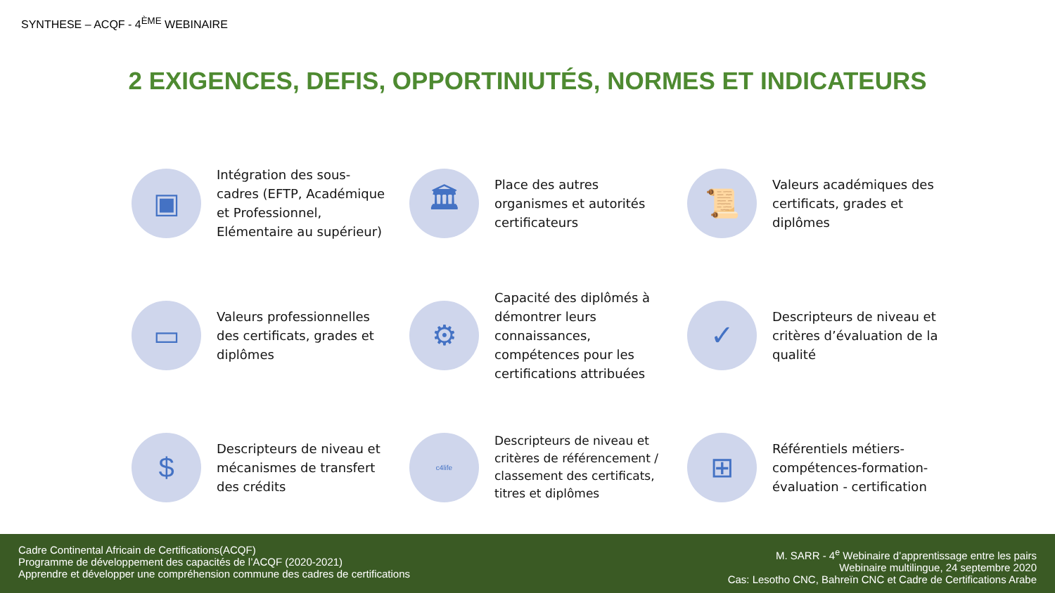SYNTHESE – ACQF - 4<sup>ÈME</sup> WEBINAIRE
2 EXIGENCES, DEFIS, OPPORTINIUTÉS, NORMES ET INDICATEURS
▣
Intégration des sous-cadres (EFTP, Académique et Professionnel, Elémentaire au supérieur)
🏛
Place des autres organismes et autorités certificateurs
📜
Valeurs académiques des certificats, grades et diplômes
▭
Valeurs professionnelles des certificats, grades et diplômes
⚙
Capacité des diplômés à démontrer leurs connaissances, compétences pour les certifications attribuées
✓
Descripteurs de niveau et critères d’évaluation de la qualité
$
Descripteurs de niveau et mécanismes de transfert des crédits
c4life
Descripteurs de niveau et critères de référencement / classement des certificats, titres et diplômes
⊞
Référentiels métiers-compétences-formation-évaluation - certification
Cadre Continental Africain de Certifications(ACQF)
Programme de développement des capacités de l’ACQF (2020-2021)
Apprendre et développer une compréhension commune des cadres de certifications
M. SARR - 4<sup>e</sup> Webinaire d’apprentissage entre les pairs
Webinaire multilingue, 24 septembre 2020
Cas: Lesotho CNC, Bahreïn CNC et Cadre de Certifications Arabe